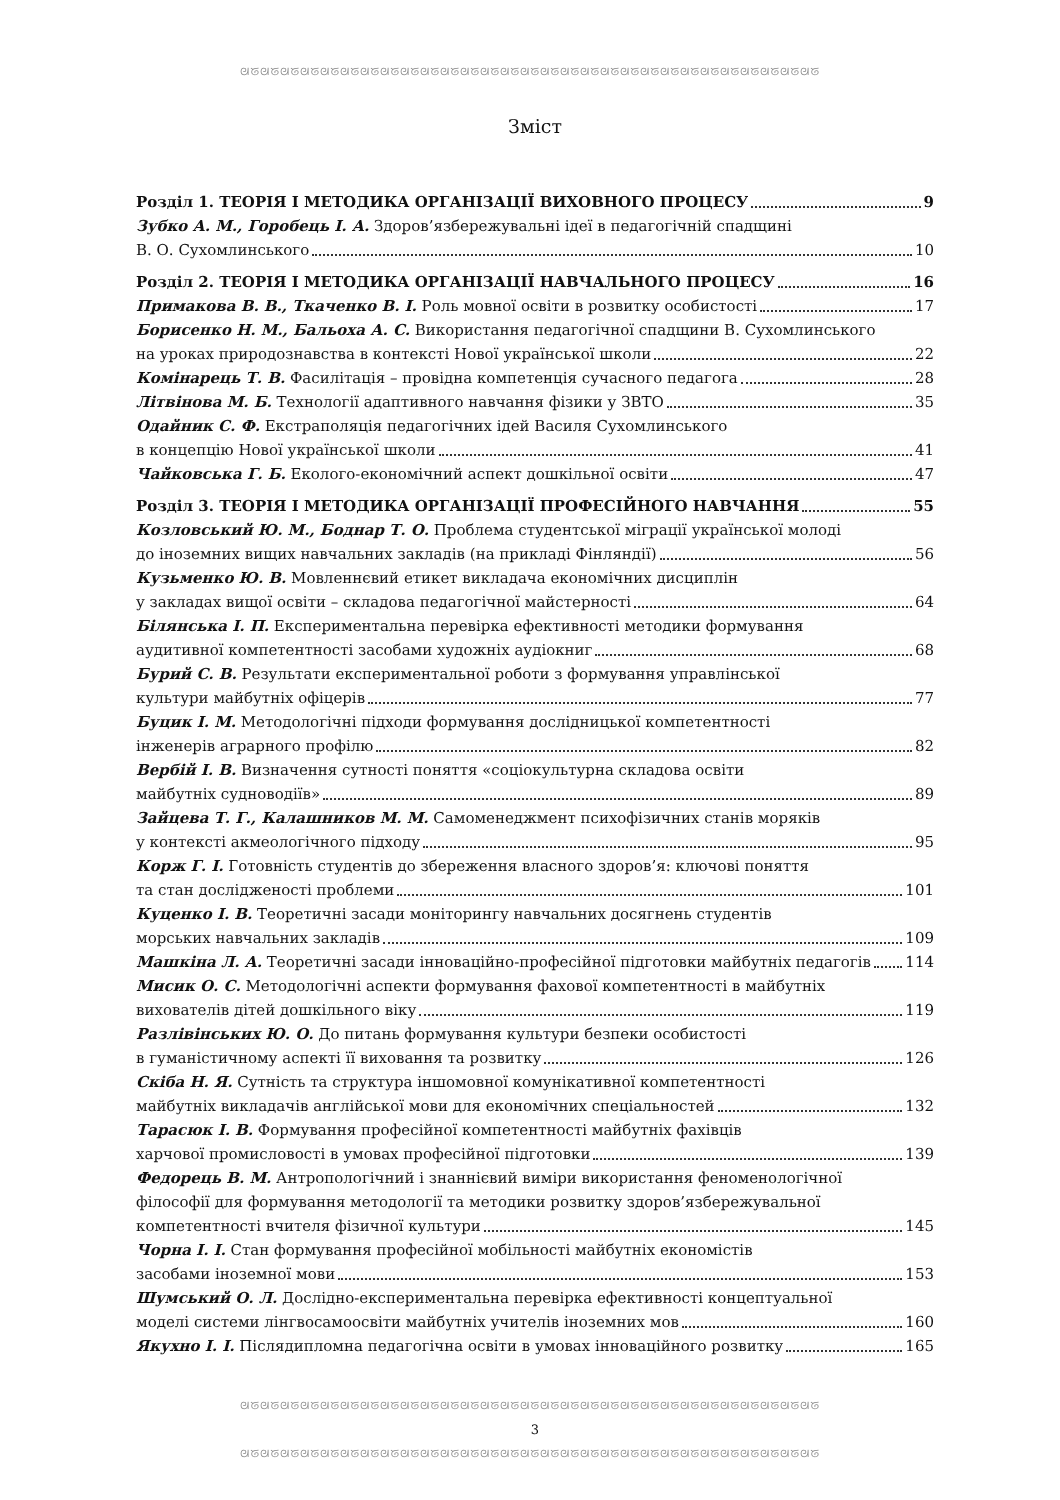ᘛᘜᘛᘜᘛᘜᘛᘜᘛᘜᘛᘜᘛᘜᘛᘜᘛᘜᘛᘜᘛᘜᘛᘜᘛᘜᘛᘜᘛᘜᘛᘜᘛᘜᘛᘜᘛᘜᘛᘜᘛᘜᘛᘜᘛᘜᘛᘜᘛᘜᘛᘜᘛᘜᘛᘜᘛᘜ
Зміст
Розділ 1. ТЕОРІЯ І МЕТОДИКА ОРГАНІЗАЦІЇ ВИХОВНОГО ПРОЦЕСУ 9
Зубко А. М., Горобець І. А. Здоров’язбережувальні ідеї в педагогічній спадщині
В. О. Сухомлинського 10
Розділ 2. ТЕОРІЯ І МЕТОДИКА ОРГАНІЗАЦІЇ НАВЧАЛЬНОГО ПРОЦЕСУ 16
Примакова В. В., Ткаченко В. І. Роль мовної освіти в розвитку особистості 17
Борисенко Н. М., Бальоха А. С. Використання педагогічної спадщини В. Сухомлинського
на уроках природознавства в контексті Нової української школи 22
Комінарець Т. В. Фасилітація – провідна компетенція сучасного педагога 28
Літвінова М. Б. Технології адаптивного навчання фізики у ЗВТО 35
Одайник С. Ф. Екстраполяція педагогічних ідей Василя Сухомлинського
в концепцію Нової української школи 41
Чайковська Г. Б. Еколого-економічний аспект дошкільної освіти 47
Розділ 3. ТЕОРІЯ І МЕТОДИКА ОРГАНІЗАЦІЇ ПРОФЕСІЙНОГО НАВЧАННЯ 55
Козловський Ю. М., Боднар Т. О. Проблема студентської міграції української молоді
до іноземних вищих навчальних закладів (на прикладі Фінляндії) 56
Кузьменко Ю. В. Мовленнєвий етикет викладача економічних дисциплін
у закладах вищої освіти – складова педагогічної майстерності 64
Білянська І. П. Експериментальна перевірка ефективності методики формування
аудитивної компетентності засобами художніх аудіокниг 68
Бурий С. В. Результати експериментальної роботи з формування управлінської
культури майбутніх офіцерів 77
Буцик І. М. Методологічні підходи формування дослідницької компетентності
інженерів аграрного профілю 82
Вербій І. В. Визначення сутності поняття «соціокультурна складова освіти
майбутніх судноводіїв» 89
Зайцева Т. Г., Калашников М. М. Самоменеджмент психофізичних станів моряків
у контексті акмеологічного підходу 95
Корж Г. І. Готовність студентів до збереження власного здоров’я: ключові поняття
та стан дослідженості проблеми 101
Куценко І. В. Теоретичні засади моніторингу навчальних досягнень студентів
морських навчальних закладів 109
Машкіна Л. А. Теоретичні засади інноваційно-професійної підготовки майбутніх педагогів 114
Мисик О. С. Методологічні аспекти формування фахової компетентності в майбутніх
вихователів дітей дошкільного віку 119
Разлівінських Ю. О. До питань формування культури безпеки особистості
в гуманістичному аспекті її виховання та розвитку 126
Скіба Н. Я. Сутність та структура іншомовної комунікативної компетентності
майбутніх викладачів англійської мови для економічних спеціальностей 132
Тарасюк І. В. Формування професійної компетентності майбутніх фахівців
харчової промисловості в умовах професійної підготовки 139
Федорець В. М. Антропологічний і знаннієвий виміри використання феноменологічної
філософії для формування методології та методики розвитку здоров’язбережувальної
компетентності вчителя фізичної культури 145
Чорна І. І. Стан формування професійної мобільності майбутніх економістів
засобами іноземної мови 153
Шумський О. Л. Дослідно-експериментальна перевірка ефективності концептуальної
моделі системи лінгвосамоосвіти майбутніх учителів іноземних мов 160
Якухно І. І. Післядипломна педагогічна освіти в умовах інноваційного розвитку 165
ᘛᘜᘛᘜᘛᘜᘛᘜᘛᘜᘛᘜᘛᘜᘛᘜᘛᘜᘛᘜᘛᘜᘛᘜᘛᘜᘛᘜᘛᘜᘛᘜᘛᘜᘛᘜᘛᘜᘛᘜᘛᘜᘛᘜᘛᘜᘛᘜᘛᘜᘛᘜᘛᘜᘛᘜᘛᘜ
3
ᘛᘜᘛᘜᘛᘜᘛᘜᘛᘜᘛᘜᘛᘜᘛᘜᘛᘜᘛᘜᘛᘜᘛᘜᘛᘜᘛᘜᘛᘜᘛᘜᘛᘜᘛᘜᘛᘜᘛᘜᘛᘜᘛᘜᘛᘜᘛᘜᘛᘜᘛᘜᘛᘜᘛᘜᘛᘜ